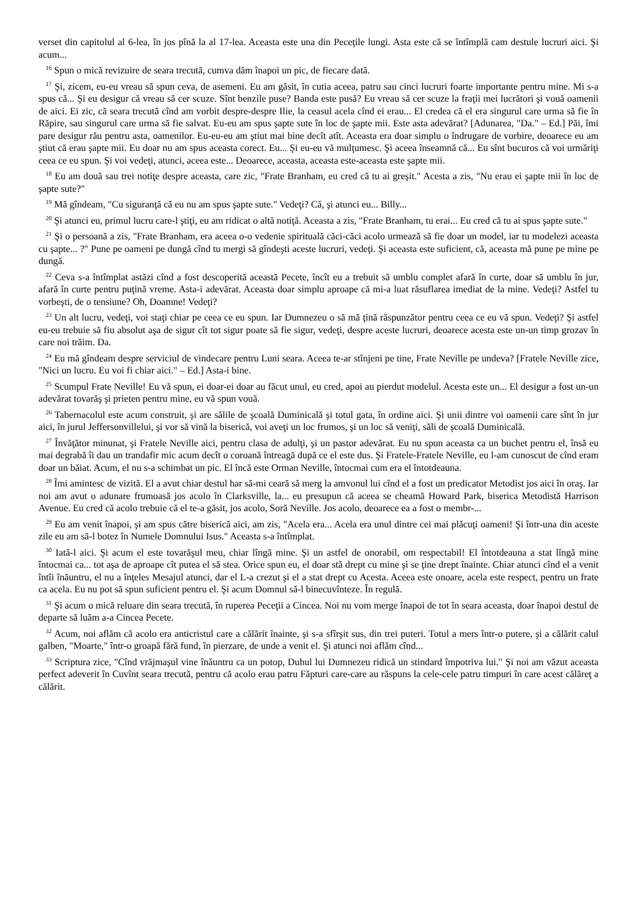verset din capitolul al 6-lea, în jos pînă la al 17-lea. Aceasta este una din Peceţile lungi. Asta este că se întîmplă cam destule lucruri aici. Şi acum...
<sup>16</sup> Spun o mică revizuire de seara trecută, cumva dăm înapoi un pic, de fiecare dată.
<sup>17</sup> Şi, zicem, eu-eu vreau să spun ceva, de asemeni. Eu am găsit, în cutia aceea, patru sau cinci lucruri foarte importante pentru mine. Mi s-a spus că... Şi eu desigur că vreau să cer scuze. Sînt benzile puse? Banda este pusă? Eu vreau să cer scuze la fraţii mei lucrători şi vouă oamenii de aici. Ei zic, că seara trecută cînd am vorbit despre-despre Ilie, la ceasul acela cînd ei erau... El credea că el era singurul care urma să fie în Răpire, sau singurul care urma să fie salvat. Eu-eu am spus şapte sute în loc de şapte mii. Este asta adevărat? [Adunarea, "Da." – Ed.] Păi, îmi pare desigur rău pentru asta, oamenilor. Eu-eu-eu am ştiut mai bine decît atît. Aceasta era doar simplu o îndrugare de vorbire, deoarece eu am ştiut că erau şapte mii. Eu doar nu am spus aceasta corect. Eu... Şi eu-eu vă mulţumesc. Şi aceea înseamnă că... Eu sînt bucuros că voi urmăriţi ceea ce eu spun. Şi voi vedeţi, atunci, aceea este... Deoarece, aceasta, aceasta este-aceasta este şapte mii.
<sup>18</sup> Eu am două sau trei notiţe despre aceasta, care zic, "Frate Branham, eu cred că tu ai greşit." Acesta a zis, "Nu erau ei şapte mii în loc de şapte sute?"
<sup>19</sup> Mă gîndeam, "Cu siguranţă că eu nu am spus şapte sute." Vedeţi? Că, şi atunci eu... Billy...
<sup>20</sup> Şi atunci eu, primul lucru care-l ştiţi, eu am ridicat o altă notiţă. Aceasta a zis, "Frate Branham, tu erai... Eu cred că tu ai spus şapte sute."
<sup>21</sup> Şi o persoană a zis, "Frate Branham, era aceea o-o vedenie spirituală căci-căci acolo urmează să fie doar un model, iar tu modelezi aceasta cu şapte... ?" Pune pe oameni pe dungă cînd tu mergi să gîndeşti aceste lucruri, vedeţi. Şi aceasta este suficient, că, aceasta mă pune pe mine pe dungă.
<sup>22</sup> Ceva s-a întîmplat astăzi cînd a fost descoperită această Pecete, încît eu a trebuit să umblu complet afară în curte, doar să umblu în jur, afară în curte pentru puţină vreme. Asta-i adevărat. Aceasta doar simplu aproape că mi-a luat răsuflarea imediat de la mine. Vedeţi? Astfel tu vorbeşti, de o tensiune? Oh, Doamne! Vedeţi?
<sup>23</sup> Un alt lucru, vedeţi, voi staţi chiar pe ceea ce eu spun. Iar Dumnezeu o să mă ţină răspunzător pentru ceea ce eu vă spun. Vedeţi? Şi astfel eu-eu trebuie să fiu absolut aşa de sigur cît tot sigur poate să fie sigur, vedeţi, despre aceste lucruri, deoarece acesta este un-un timp grozav în care noi trăim. Da.
<sup>24</sup> Eu mă gîndeam despre serviciul de vindecare pentru Luni seara. Aceea te-ar stînjeni pe tine, Frate Neville pe undeva? [Fratele Neville zice, "Nici un lucru. Eu voi fi chiar aici." – Ed.] Asta-i bine.
<sup>25</sup> Scumpul Frate Neville! Eu vă spun, ei doar-ei doar au făcut unul, eu cred, apoi au pierdut modelul. Acesta este un... El desigur a fost un-un adevărat tovarăş şi prieten pentru mine, eu vă spun vouă.
<sup>26</sup> Tabernacolul este acum construit, şi are sălile de şcoală Duminicală şi totul gata, în ordine aici. Şi unii dintre voi oamenii care sînt în jur aici, în jurul Jeffersonvillelui, şi vor să vină la biserică, voi aveţi un loc frumos, şi un loc să veniţi, săli de şcoală Duminicală.
<sup>27</sup> Învăţător minunat, şi Fratele Neville aici, pentru clasa de adulţi, şi un pastor adevărat. Eu nu spun aceasta ca un buchet pentru el, însă eu mai degrabă îi dau un trandafir mic acum decît o coroană întreagă după ce el este dus. Şi Fratele-Fratele Neville, eu l-am cunoscut de cînd eram doar un băiat. Acum, el nu s-a schimbat un pic. El încă este Orman Neville, întocmai cum era el întotdeauna.
<sup>28</sup> Îmi amintesc de vizită. El a avut chiar destul har să-mi ceară să merg la amvonul lui cînd el a fost un predicator Metodist jos aici în oraş. Iar noi am avut o adunare frumoasă jos acolo în Clarksville, la... eu presupun că aceea se cheamă Howard Park, biserica Metodistă Harrison Avenue. Eu cred că acolo trebuie că el te-a găsit, jos acolo, Soră Neville. Jos acolo, deoarece ea a fost o membr-...
<sup>29</sup> Eu am venit înapoi, şi am spus către biserică aici, am zis, "Acela era... Acela era unul dintre cei mai plăcuţi oameni! Şi într-una din aceste zile eu am să-l botez în Numele Domnului Isus." Aceasta s-a întîmplat.
<sup>30</sup> Iată-l aici. Şi acum el este tovarăşul meu, chiar lîngă mine. Şi un astfel de onorabil, om respectabil! El întotdeauna a stat lîngă mine întocmai ca... tot aşa de aproape cît putea el să stea. Orice spun eu, el doar stă drept cu mine şi se ţine drept înainte. Chiar atunci cînd el a venit întîi înăuntru, el nu a înţeles Mesajul atunci, dar el L-a crezut şi el a stat drept cu Acesta. Aceea este onoare, acela este respect, pentru un frate ca acela. Eu nu pot să spun suficient pentru el. Şi acum Domnul să-l binecuvînteze. În regulă.
<sup>31</sup> Şi acum o mică reluare din seara trecută, în ruperea Peceţii a Cincea. Noi nu vom merge înapoi de tot în seara aceasta, doar înapoi destul de departe să luăm a-a Cincea Pecete.
<sup>32</sup> Acum, noi aflăm că acolo era anticristul care a călărit înainte, şi s-a sfîrşit sus, din trei puteri. Totul a mers într-o putere, şi a călărit calul galben, "Moarte," într-o groapă fără fund, în pierzare, de unde a venit el. Şi atunci noi aflăm cînd...
<sup>33</sup> Scriptura zice, "Cînd vrăjmaşul vine înăuntru ca un potop, Duhul lui Dumnezeu ridică un stindard împotriva lui." Şi noi am văzut aceasta perfect adeverit în Cuvînt seara trecută, pentru că acolo erau patru Făpturi care-care au răspuns la cele-cele patru timpuri în care acest călăreţ a călărit.